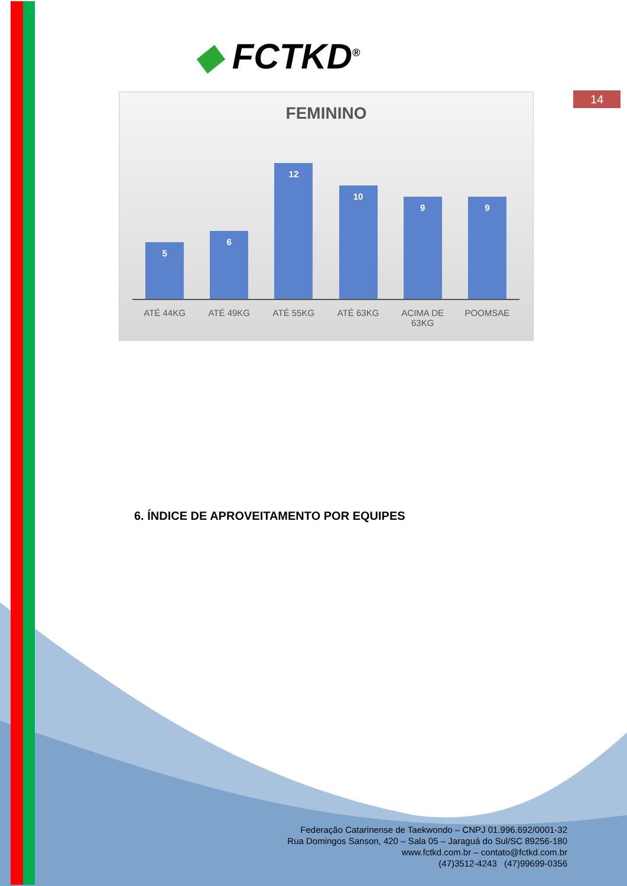◆ FCTKD<sup>®</sup>
14
FEMININO
5
6
12
10
9
9
ATÉ 44KG ATÉ 49KG ATÉ 55KG ATÉ 63KG ACIMA DE 63KG
POOMSAE
6. ÍNDICE DE APROVEITAMENTO POR EQUIPES
Federação Catarinense de Taekwondo – CNPJ 01.996.692/0001-32
Rua Domingos Sanson, 420 – Sala 05 – Jaraguá do Sul/SC 89256-180
www.fctkd.com.br – contato@fctkd.com.br
(47)3512-4243 (47)99699-0356